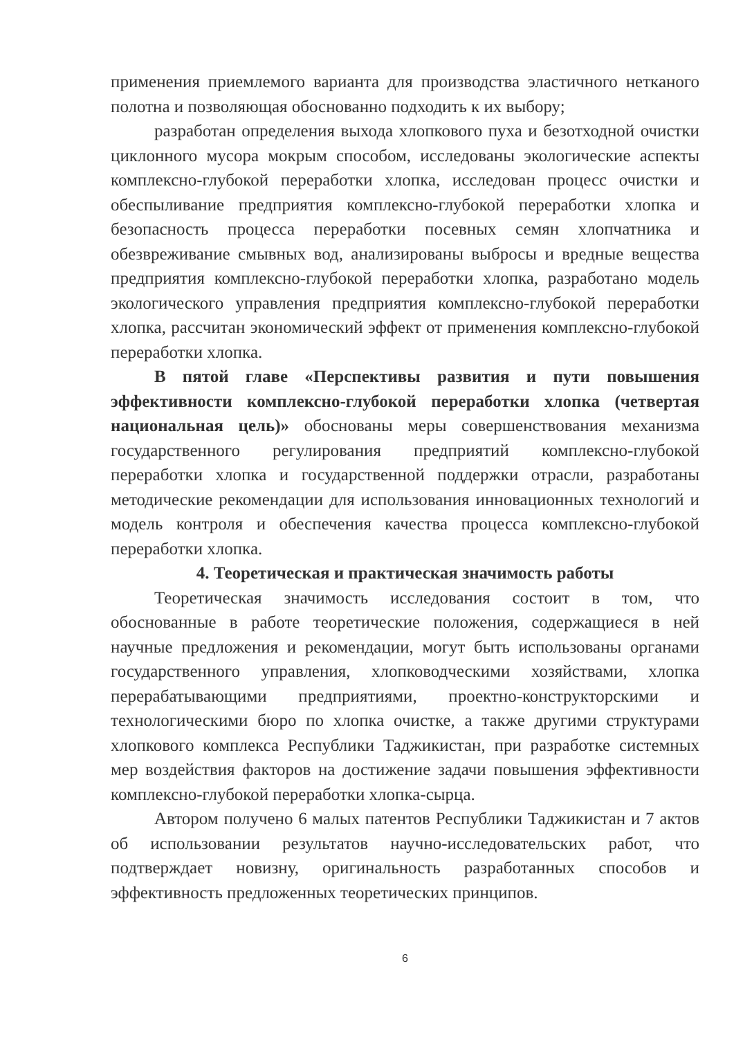применения приемлемого варианта для производства эластичного нетканого полотна и позволяющая обоснованно подходить к их выбору;
разработан определения выхода хлопкового пуха и безотходной очистки циклонного мусора мокрым способом, исследованы экологические аспекты комплексно-глубокой переработки хлопка, исследован процесс очистки и обеспыливание предприятия комплексно-глубокой переработки хлопка и безопасность процесса переработки посевных семян хлопчатника и обезвреживание смывных вод, анализированы выбросы и вредные вещества предприятия комплексно-глубокой переработки хлопка, разработано модель экологического управления предприятия комплексно-глубокой переработки хлопка, рассчитан экономический эффект от применения комплексно-глубокой переработки хлопка.
В пятой главе «Перспективы развития и пути повышения эффективности комплексно-глубокой переработки хлопка (четвертая национальная цель)» обоснованы меры совершенствования механизма государственного регулирования предприятий комплексно-глубокой переработки хлопка и государственной поддержки отрасли, разработаны методические рекомендации для использования инновационных технологий и модель контроля и обеспечения качества процесса комплексно-глубокой переработки хлопка.
4. Теоретическая и практическая значимость работы
Теоретическая значимость исследования состоит в том, что обоснованные в работе теоретические положения, содержащиеся в ней научные предложения и рекомендации, могут быть использованы органами государственного управления, хлопководческими хозяйствами, хлопка перерабатывающими предприятиями, проектно-конструкторскими и технологическими бюро по хлопка очистке, а также другими структурами хлопкового комплекса Республики Таджикистан, при разработке системных мер воздействия факторов на достижение задачи повышения эффективности комплексно-глубокой переработки хлопка-сырца.
Автором получено 6 малых патентов Республики Таджикистан и 7 актов об использовании результатов научно-исследовательских работ, что подтверждает новизну, оригинальность разработанных способов и эффективность предложенных теоретических принципов.
6